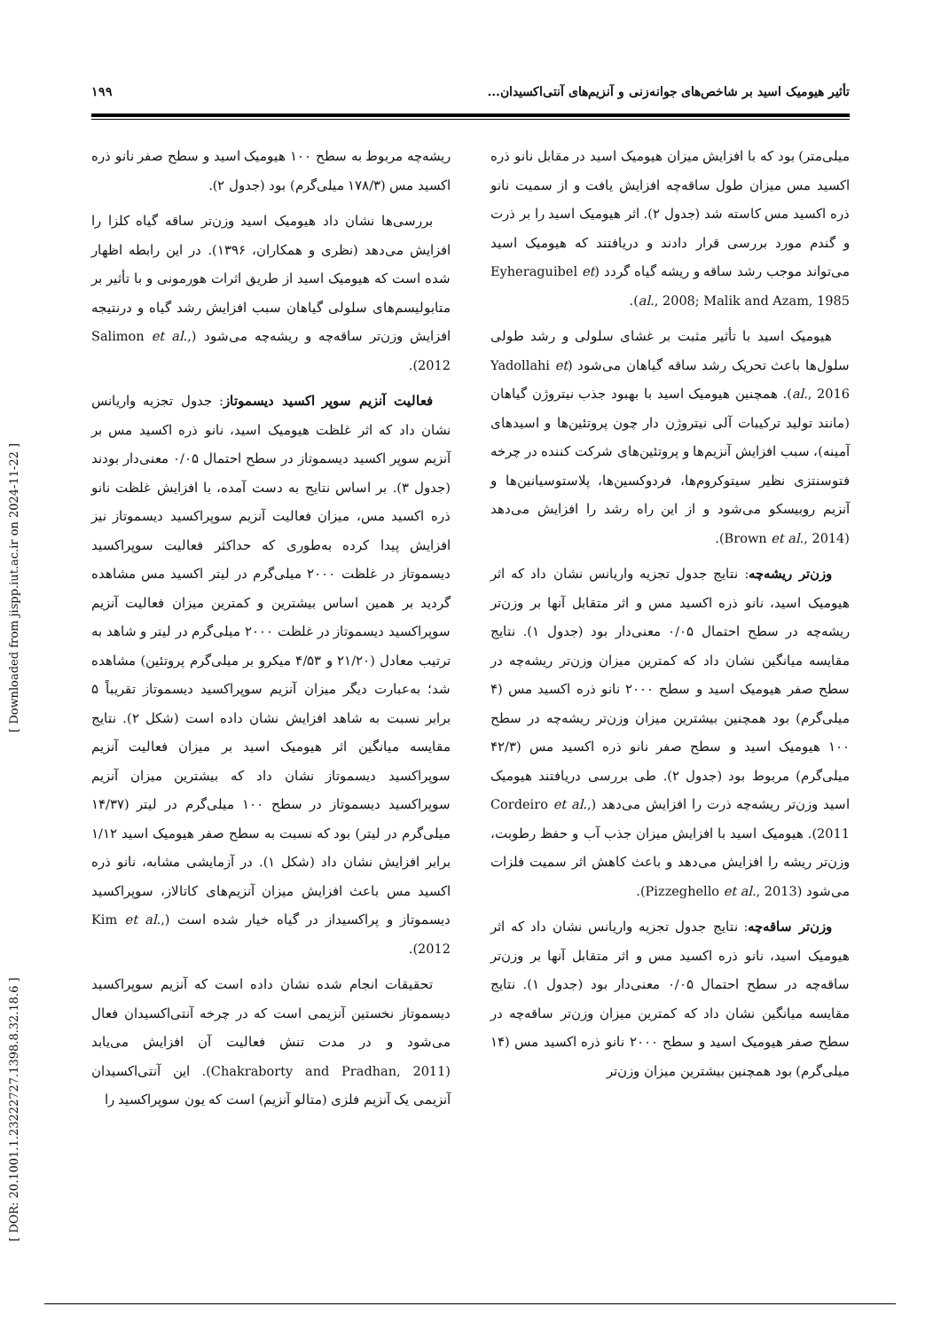[ DOR: 20.1001.1.23222727.1398.8.32.18.6 ] [ Downloaded from jispp.iut.ac.ir on 2024-11-22 ]
تأثیر هیومیک اسید بر شاخص‌های جوانه‌زنی و آنزیم‌های آنتی‌اکسیدان... ۱۹۹
میلی‌متر) بود که با افزایش میزان هیومیک اسید در مقابل نانو ذره اکسید مس میزان طول ساقه‌چه افزایش یافت و از سمیت نانو ذره اکسید مس کاسته شد (جدول ۲). اثر هیومیک اسید را بر ذرت و گندم مورد بررسی قرار دادند و دریافتند که هیومیک اسید می‌تواند موجب رشد ساقه و ریشه گیاه گردد (Eyheraguibel et al., 2008; Malik and Azam, 1985).
هیومیک اسید با تأثیر مثبت بر غشای سلولی و رشد طولی سلول‌ها باعث تحریک رشد ساقه گیاهان می‌شود (Yadollahi et al., 2016). همچنین هیومیک اسید با بهبود جذب نیتروژن گیاهان (مانند تولید ترکیبات آلی نیتروژن دار چون پروتئین‌ها و اسیدهای آمینه)، سبب افزایش آنزیم‌ها و پروتئین‌های شرکت کننده در چرخه فتوسنتزی نظیر سیتوکروم‌ها، فردوکسین‌ها، پلاستوسیانین‌ها و آنزیم روبیسکو می‌شود و از این راه رشد را افزایش می‌دهد (Brown et al., 2014).
وزن‌تر ریشه‌چه: نتایج جدول تجزیه واریانس نشان داد که اثر هیومیک اسید، نانو ذره اکسید مس و اثر متقابل آنها بر وزن‌تر ریشه‌چه در سطح احتمال ۰/۰۵ معنی‌دار بود (جدول ۱). نتایج مقایسه میانگین نشان داد که کمترین میزان وزن‌تر ریشه‌چه در سطح صفر هیومیک اسید و سطح ۲۰۰۰ نانو ذره اکسید مس (۴ میلی‌گرم) بود همچنین بیشترین میزان وزن‌تر ریشه‌چه در سطح ۱۰۰ هیومیک اسید و سطح صفر نانو ذره اکسید مس (۴۲/۳ میلی‌گرم) مربوط بود (جدول ۲). طی بررسی دریافتند هیومیک اسید وزن‌تر ریشه‌چه ذرت را افزایش می‌دهد (Cordeiro et al., 2011). هیومیک اسید با افزایش میزان جذب آب و حفظ رطوبت، وزن‌تر ریشه را افزایش می‌دهد و باعث کاهش اثر سمیت فلزات می‌شود (Pizzeghello et al., 2013).
وزن‌تر ساقه‌چه: نتایج جدول تجزیه واریانس نشان داد که اثر هیومیک اسید، نانو ذره اکسید مس و اثر متقابل آنها بر وزن‌تر ساقه‌چه در سطح احتمال ۰/۰۵ معنی‌دار بود (جدول ۱). نتایج مقایسه میانگین نشان داد که کمترین میزان وزن‌تر ساقه‌چه در سطح صفر هیومیک اسید و سطح ۲۰۰۰ نانو ذره اکسید مس (۱۴ میلی‌گرم) بود همچنین بیشترین میزان وزن‌تر
ریشه‌چه مربوط به سطح ۱۰۰ هیومیک اسید و سطح صفر نانو ذره اکسید مس (۱۷۸/۳ میلی‌گرم) بود (جدول ۲).
بررسی‌ها نشان داد هیومیک اسید وزن‌تر ساقه گیاه کلزا را افزایش می‌دهد (نظری و همکاران، ۱۳۹۶). در این رابطه اظهار شده است که هیومیک اسید از طریق اثرات هورمونی و با تأثیر بر متابولیسم‌های سلولی گیاهان سبب افزایش رشد گیاه و درنتیجه افزایش وزن‌تر ساقه‌چه و ریشه‌چه می‌شود (Salimon et al., 2012).
فعالیت آنزیم سوپر اکسید دیسموتاز: جدول تجزیه واریانس نشان داد که اثر غلظت هیومیک اسید، نانو ذره اکسید مس بر آنزیم سوپر اکسید دیسموتاز در سطح احتمال ۰/۰۵ معنی‌دار بودند (جدول ۳). بر اساس نتایج به دست آمده، با افزایش غلظت نانو ذره اکسید مس، میزان فعالیت آنزیم سوپراکسید دیسموتاز نیز افزایش پیدا کرده به‌طوری که حداکثر فعالیت سوپراکسید دیسموتاز در غلظت ۲۰۰۰ میلی‌گرم در لیتر اکسید مس مشاهده گردید بر همین اساس بیشترین و کمترین میزان فعالیت آنزیم سوپراکسید دیسموتاز در غلظت ۲۰۰۰ میلی‌گرم در لیتر و شاهد به ترتیب معادل (۲۱/۲۰ و ۴/۵۳ میکرو بر میلی‌گرم پروتئین) مشاهده شد؛ به‌عبارت دیگر میزان آنزیم سوپراکسید دیسموتاز تقریباً ۵ برابر نسبت به شاهد افزایش نشان داده است (شکل ۲). نتایج مقایسه میانگین اثر هیومیک اسید بر میزان فعالیت آنزیم سوپراکسید دیسموتاز نشان داد که بیشترین میزان آنزیم سوپراکسید دیسموتاز در سطح ۱۰۰ میلی‌گرم در لیتر (۱۴/۳۷ میلی‌گرم در لیتر) بود که نسبت به سطح صفر هیومیک اسید ۱/۱۲ برابر افزایش نشان داد (شکل ۱). در آزمایشی مشابه، نانو ذره اکسید مس باعث افزایش میزان آنزیم‌های کاتالاز، سوپراکسید دیسموتاز و پراکسیداز در گیاه خیار شده است (Kim et al., 2012).
تحقیقات انجام شده نشان داده است که آنزیم سوپراکسید دیسموتاز نخستین آنزیمی است که در چرخه آنتی‌اکسیدان فعال می‌شود و در مدت تنش فعالیت آن افزایش می‌یابد (Chakraborty and Pradhan, 2011). این آنتی‌اکسیدان آنزیمی یک آنزیم فلزی (متالو آنزیم) است که یون سوپراکسید را